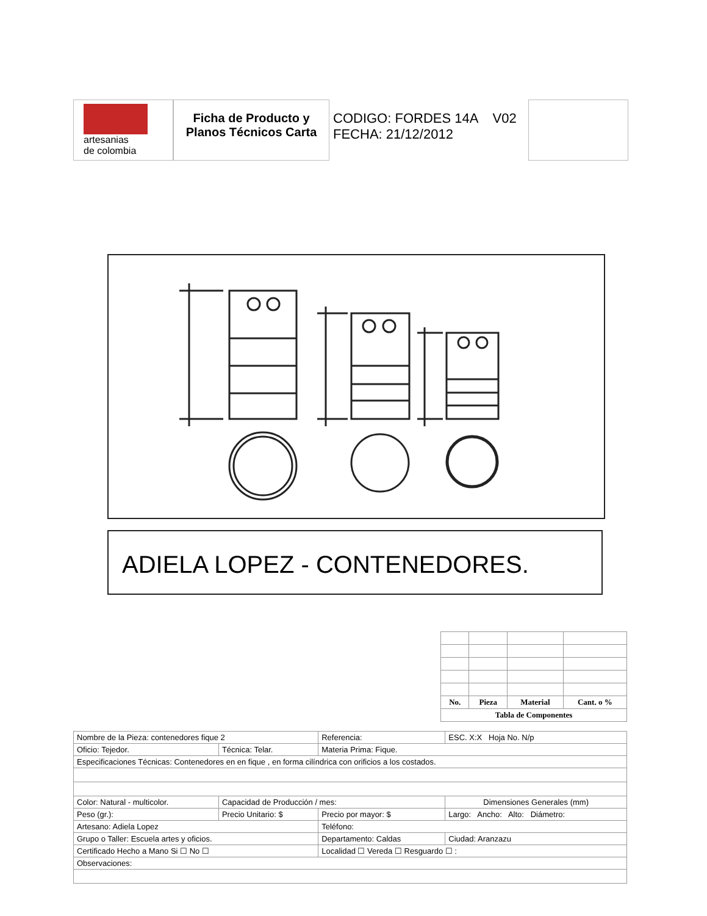artesanias
de colombia
Ficha de Producto y Planos Técnicos Carta
CODIGO: FORDES 14A V02
FECHA: 21/12/2012
ADIELA LOPEZ - CONTENEDORES.
| No. | Pieza | Material | Cant. o % |
| --- | --- | --- | --- |
| Tabla de Componentes | | | |
| Nombre de la Pieza: contenedores fique 2 | | Referencia: | | ESC. X:X Hoja No. N/p |
| Oficio: Tejedor. | Técnica: Telar. | Materia Prima: Fique. | | |
| Especificaciones Técnicas: Contenedores en en fique , en forma cilíndrica con orificios a los costados. | | | | |
| Color: Natural - multicolor. | Capacidad de Producción / mes: | | Dimensiones Generales (mm) | |
| Peso (gr.): | Precio Unitario: $ | Precio por mayor: $ | Largo: Ancho: Alto: Diámetro: | |
| Artesano: Adiela Lopez | | Teléfono: | | |
| Grupo o Taller: Escuela artes y oficios. | | Departamento: Caldas | | Ciudad: Aranzazu |
| Certificado Hecho a Mano Si ☐ No ☐ | | Localidad ☐ Vereda ☐ Resguardo ☐ : | | |
| Observaciones: | | | | |